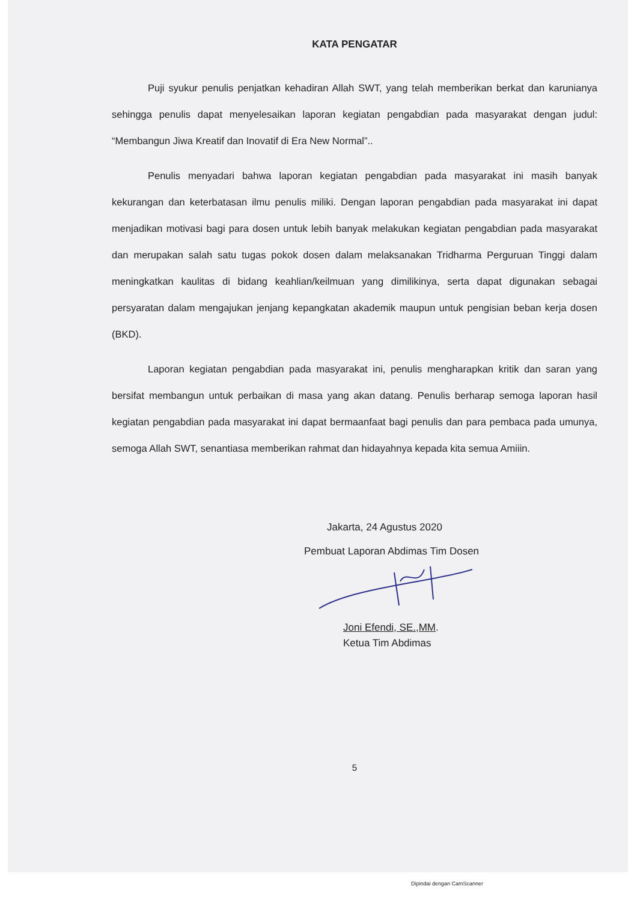KATA PENGATAR
Puji syukur penulis penjatkan kehadiran Allah SWT, yang telah memberikan berkat dan karunianya sehingga penulis dapat menyelesaikan laporan kegiatan pengabdian pada masyarakat dengan judul: “Membangun Jiwa Kreatif dan Inovatif di Era New Normal”..
Penulis menyadari bahwa laporan kegiatan pengabdian pada masyarakat ini masih banyak kekurangan dan keterbatasan ilmu penulis miliki. Dengan laporan pengabdian pada masyarakat ini dapat menjadikan motivasi bagi para dosen untuk lebih banyak melakukan kegiatan pengabdian pada masyarakat dan merupakan salah satu tugas pokok dosen dalam melaksanakan Tridharma Perguruan Tinggi dalam meningkatkan kaulitas di bidang keahlian/keilmuan yang dimilikinya, serta dapat digunakan sebagai persyaratan dalam mengajukan jenjang kepangkatan akademik maupun untuk pengisian beban kerja dosen (BKD).
Laporan kegiatan pengabdian pada masyarakat ini, penulis mengharapkan kritik dan saran yang bersifat membangun untuk perbaikan di masa yang akan datang. Penulis berharap semoga laporan hasil kegiatan pengabdian pada masyarakat ini dapat bermaanfaat bagi penulis dan para pembaca pada umunya, semoga Allah SWT, senantiasa memberikan rahmat dan hidayahnya kepada kita semua Amiiin.
Jakarta, 24 Agustus 2020
Pembuat Laporan Abdimas Tim Dosen
Joni Efendi, SE.,MM.
Ketua Tim Abdimas
5
Dipindai dengan CamScanner